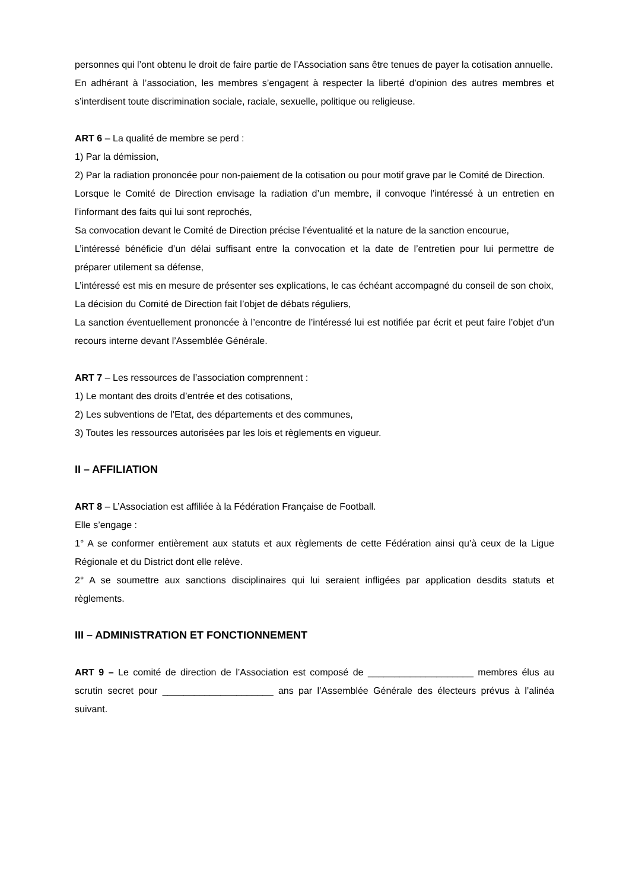personnes qui l’ont obtenu le droit de faire partie de l’Association sans être tenues de payer la cotisation annuelle.
En adhérant à l’association, les membres s’engagent à respecter la liberté d’opinion des autres membres et s’interdisent toute discrimination sociale, raciale, sexuelle, politique ou religieuse.
ART 6 – La qualité de membre se perd :
1) Par la démission,
2) Par la radiation prononcée pour non-paiement de la cotisation ou pour motif grave par le Comité de Direction.
Lorsque le Comité de Direction envisage la radiation d’un membre, il convoque l’intéressé à un entretien en l’informant des faits qui lui sont reprochés,
Sa convocation devant le Comité de Direction précise l’éventualité et la nature de la sanction encourue,
L’intéressé bénéficie d’un délai suffisant entre la convocation et la date de l’entretien pour lui permettre de préparer utilement sa défense,
L’intéressé est mis en mesure de présenter ses explications, le cas échéant accompagné du conseil de son choix,
La décision du Comité de Direction fait l’objet de débats réguliers,
La sanction éventuellement prononcée à l’encontre de l’intéressé lui est notifiée par écrit et peut faire l’objet d'un recours interne devant l’Assemblée Générale.
ART 7 – Les ressources de l’association comprennent :
1) Le montant des droits d’entrée et des cotisations,
2) Les subventions de l’Etat, des départements et des communes,
3) Toutes les ressources autorisées par les lois et règlements en vigueur.
II – AFFILIATION
ART 8 – L’Association est affiliée à la Fédération Française de Football.
Elle s’engage :
1° A se conformer entièrement aux statuts et aux règlements de cette Fédération ainsi qu’à ceux de la Ligue Régionale et du District dont elle relève.
2° A se soumettre aux sanctions disciplinaires qui lui seraient infligées par application desdits statuts et règlements.
III – ADMINISTRATION ET FONCTIONNEMENT
ART 9 – Le comité de direction de l’Association est composé de ____________________ membres élus au scrutin secret pour _____________________ ans par l’Assemblée Générale des électeurs prévus à l’alinéa suivant.